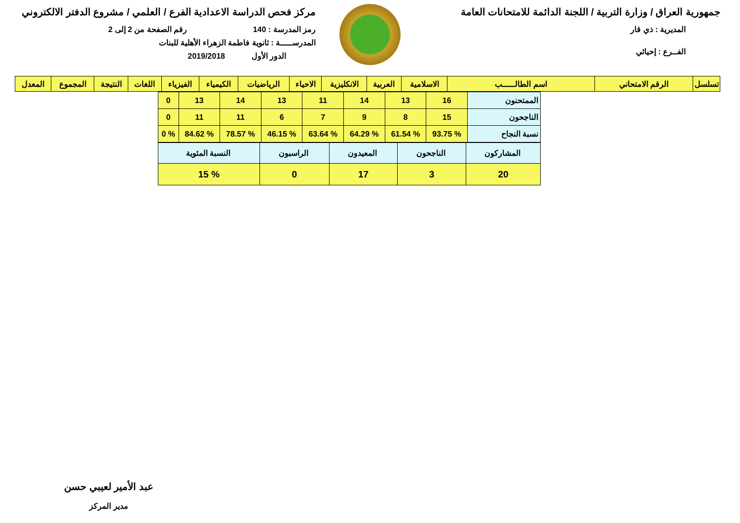جمهورية العراق / وزارة التربية / اللجنة الدائمة للامتحانات العامة
المديرية : ذي قار
الفــرع : إحيائي
مركز فحص الدراسة الاعدادية الفرع / العلمي / مشروع الدفتر الالكتروني
رمز المدرسة : 140 رقم الصفحة من 2 إلى 2
المدرســـــة : ثانوية فاطمة الزهراء الأهلية للبنات
الدور الأول 2019/2018
| تسلسل | الرقم الامتحاني | اسم الطالـــــب | الاسلامية | العربية | الانكليزية | الاحياء | الرياضيات | الكيمياء | الفيزياء | اللغات | النتيجة | المجموع | المعدل |
| --- | --- | --- | --- | --- | --- | --- | --- | --- | --- | --- | --- | --- | --- |
| الممتحنون | 16 | 13 | 14 | 11 | 13 | 14 | 13 | 0 |
| الناجحون | 15 | 8 | 9 | 7 | 6 | 11 | 11 | 0 |
| نسبة النجاح | % 93.75 | % 61.54 | % 64.29 | % 63.64 | % 46.15 | % 78.57 | % 84.62 | % 0 |
| المشاركون | الناجحون | المعيدون | الراسبون | النسبة المئوية |
| 20 | 3 | 17 | 0 | % 15 |
عبد الأمير لعيبي حسن
مدير المركز